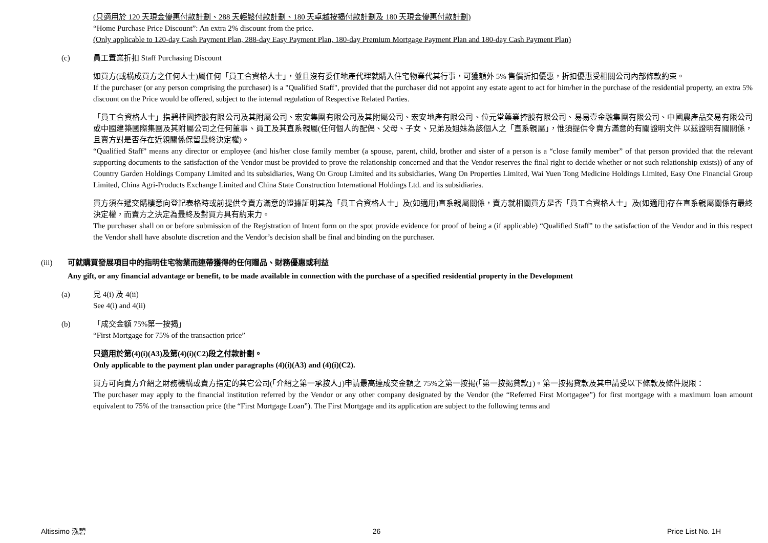(只適用於 120 天現金優惠付款計劃、288 天輕鬆付款計劃、180 天卓越按揭付款計劃及 180 天現金優惠付款計劃)
“Home Purchase Price Discount”: An extra 2% discount from the price.
(Only applicable to 120-day Cash Payment Plan, 288-day Easy Payment Plan, 180-day Premium Mortgage Payment Plan and 180-day Cash Payment Plan)
(c) 員工置業折扣 Staff Purchasing Discount
如買方(或構成買方之任何人士)屬任何「員工合資格人士」，並且沒有委任地產代理就購入住宅物業代其行事，可獲額外 5% 售價折扣優惠，折扣優惠受相關公司內部條款約束。
If the purchaser (or any person comprising the purchaser) is a "Qualified Staff", provided that the purchaser did not appoint any estate agent to act for him/her in the purchase of the residential property, an extra 5% discount on the Price would be offered, subject to the internal regulation of Respective Related Parties.
「員工合資格人士」指碧桂園控股有限公司及其附屬公司、宏安集團有限公司及其附屬公司、宏安地產有限公司、位元堂藥業控股有限公司、易易壹金融集團有限公司、中國農產品交易有限公司或中國建築國際集團及其附屬公司之任何董事、員工及其直系親屬(任何個人的配偶、父母、子女、兄弟及姐妹為該個人之「直系親屬」，惟須提供令賣方滿意的有關證明文件 以茲證明有關關係，且賣方對是否存在近親關係保留最終決定權)。
“Qualified Staff” means any director or employee (and his/her close family member (a spouse, parent, child, brother and sister of a person is a “close family member” of that person provided that the relevant supporting documents to the satisfaction of the Vendor must be provided to prove the relationship concerned and that the Vendor reserves the final right to decide whether or not such relationship exists)) of any of Country Garden Holdings Company Limited and its subsidiaries, Wang On Group Limited and its subsidiaries, Wang On Properties Limited, Wai Yuen Tong Medicine Holdings Limited, Easy One Financial Group Limited, China Agri-Products Exchange Limited and China State Construction International Holdings Ltd. and its subsidiaries.
買方須在遞交購樓意向登記表格時或前提供令賣方滿意的證據証明其為「員工合資格人士」及(如適用)直系親屬關係，賣方就相關買方是否「員工合資格人士」及(如適用)存在直系親屬關係有最終決定權，而賣方之決定為最終及對買方具有約束力。
The purchaser shall on or before submission of the Registration of Intent form on the spot provide evidence for proof of being a (if applicable) “Qualified Staff” to the satisfaction of the Vendor and in this respect the Vendor shall have absolute discretion and the Vendor’s decision shall be final and binding on the purchaser.
(iii) 可就購買發展項目中的指明住宅物業而連帶獲得的任何贈品、財務優惠或利益
Any gift, or any financial advantage or benefit, to be made available in connection with the purchase of a specified residential property in the Development
(a) 見 4(i) 及 4(ii)
See 4(i) and 4(ii)
(b) 「成交金額 75%第一按揭」
“First Mortgage for 75% of the transaction price”
只適用於第(4)(i)(A3)及第(4)(i)(C2)段之付款計劃。
Only applicable to the payment plan under paragraphs (4)(i)(A3) and (4)(i)(C2).
買方可向賣方介紹之財務機構或賣方指定的其它公司(「介紹之第一承按人」)申請最高達成交金額之 75%之第一按揭(「第一按揭貸款」)。第一按揭貸款及其申請受以下條款及條件規限：
The purchaser may apply to the financial institution referred by the Vendor or any other company designated by the Vendor (the “Referred First Mortgagee”) for first mortgage with a maximum loan amount equivalent to 75% of the transaction price (the “First Mortgage Loan”). The First Mortgage and its application are subject to the following terms and
Altissimo 泓碧 26 Price List No. 1H